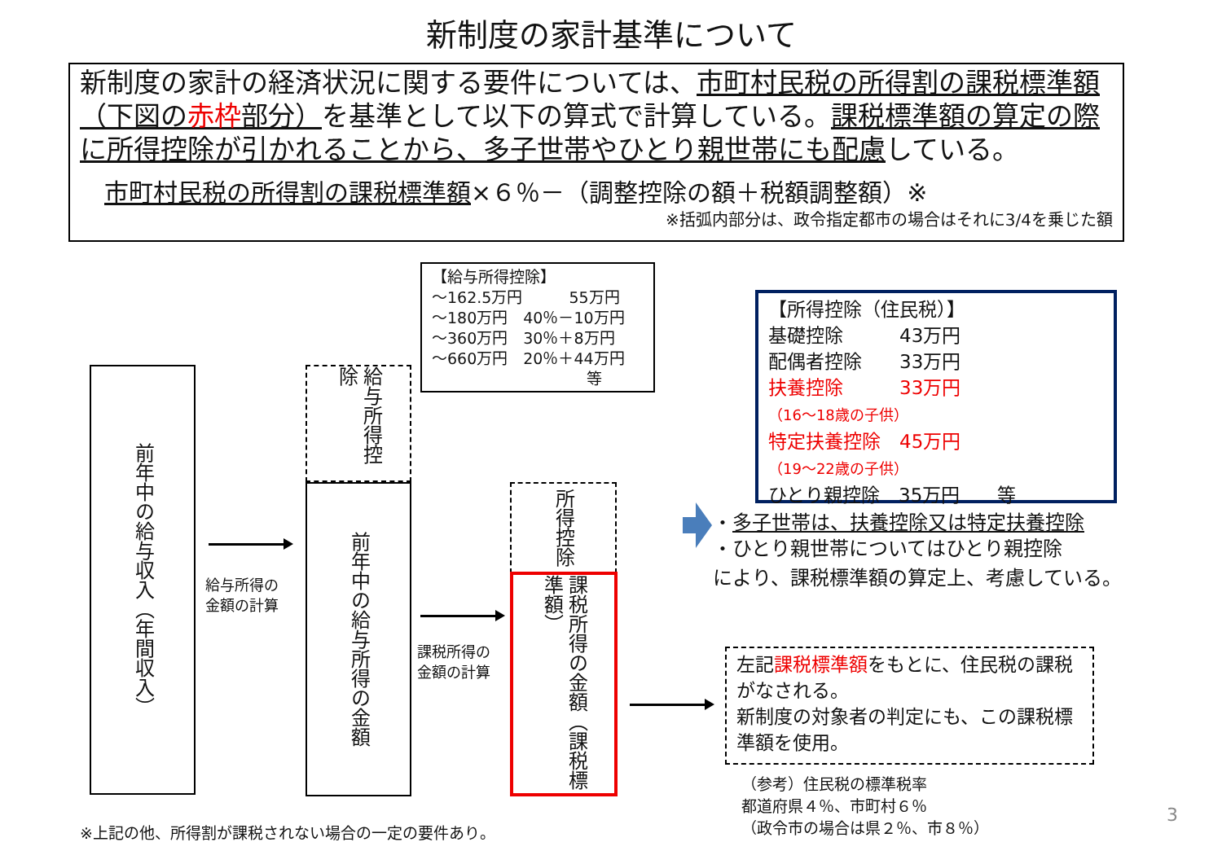新制度の家計基準について
新制度の家計の経済状況に関する要件については、市町村民税の所得割の課税標準額（下図の赤枠部分）を基準として以下の算式で計算している。課税標準額の算定の際に所得控除が引かれることから、多子世帯やひとり親世帯にも配慮している。
市町村民税の所得割の課税標準額×６％－（調整控除の額＋税額調整額）※
※括弧内部分は、政令指定都市の場合はそれに3/4を乗じた額
前年中の給与収入（年間収入）
給与所得の
金額の計算
給与所得控除
前年中の給与所得の金額
【給与所得控除】
～162.5万円　　　55万円
～180万円　40％－10万円
～360万円　30％＋8万円
～660万円　20％＋44万円
等
課税所得の
金額の計算
所得控除
課税所得の金額（課税標準額）
【所得控除（住民税）】
基礎控除　　　43万円
配偶者控除　　33万円
扶養控除　　　33万円
（16～18歳の子供）
特定扶養控除　45万円
（19～22歳の子供）
ひとり親控除　35万円　　等
・多子世帯は、扶養控除又は特定扶養控除
・ひとり親世帯についてはひとり親控除
により、課税標準額の算定上、考慮している。
左記課税標準額をもとに、住民税の課税がなされる。
新制度の対象者の判定にも、この課税標準額を使用。
（参考）住民税の標準税率
都道府県４％、市町村６％
（政令市の場合は県２％、市８％）
※上記の他、所得割が課税されない場合の一定の要件あり。
3